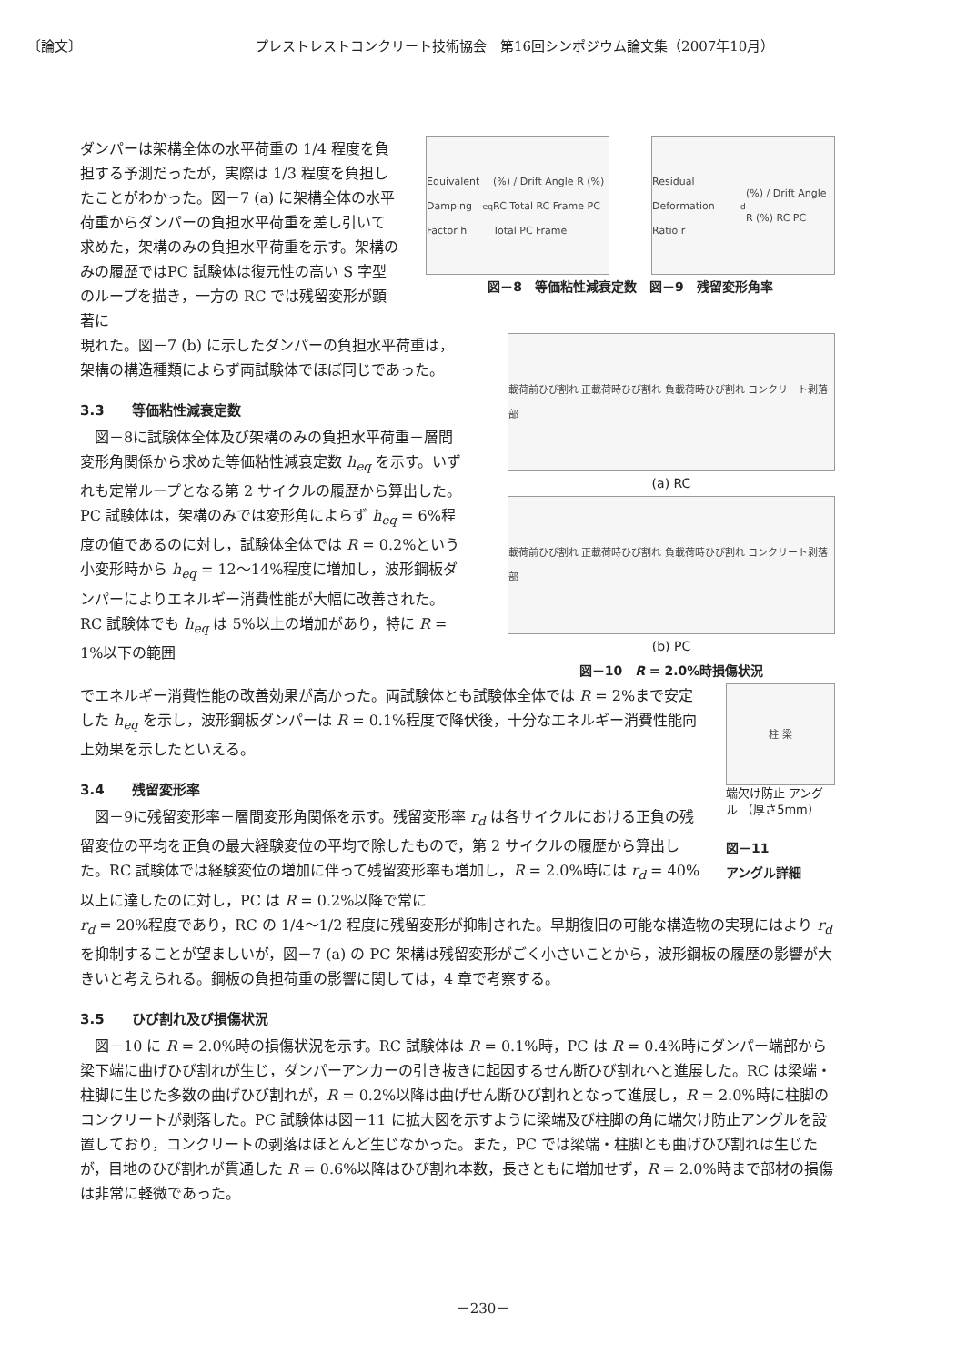〔論文〕 プレストレストコンクリート技術協会　第16回シンポジウム論文集（2007年10月）
ダンパーは架構全体の水平荷重の 1/4 程度を負担する予測だったが，実際は 1/3 程度を負担したことがわかった。図－7 (a) に架構全体の水平荷重からダンパーの負担水平荷重を差し引いて求めた，架構のみの負担水平荷重を示す。架構のみの履歴ではPC 試験体は復元性の高い S 字型のループを描き，一方の RC では残留変形が顕著に
Equivalent Damping Factor h<sub>eq</sub> (%) / Drift Angle R (%) RC Total RC Frame PC Total PC Frame
Residual Deformation Ratio r<sub>d</sub> (%) / Drift Angle R (%) RC PC
図－8　等価粘性減衰定数　図－9　残留変形角率
現れた。図－7 (b) に示したダンパーの負担水平荷重は，架構の構造種類によらず両試験体でほぼ同じであった。
3.3　　等価粘性減衰定数
図－8に試験体全体及び架構のみの負担水平荷重－層間変形角関係から求めた等価粘性減衰定数 h<sub>eq</sub> を示す。いずれも定常ループとなる第 2 サイクルの履歴から算出した。PC 試験体は，架構のみでは変形角によらず h<sub>eq</sub> = 6%程度の値であるのに対し，試験体全体では R = 0.2%という小変形時から h<sub>eq</sub> = 12～14%程度に増加し，波形鋼板ダンパーによりエネルギー消費性能が大幅に改善された。RC 試験体でも h<sub>eq</sub> は 5%以上の増加があり，特に R = 1%以下の範囲
載荷前ひび割れ 正載荷時ひび割れ 負載荷時ひび割れ コンクリート剥落部
(a) RC
載荷前ひび割れ 正載荷時ひび割れ 負載荷時ひび割れ コンクリート剥落部
(b) PC
図－10　R = 2.0%時損傷状況
でエネルギー消費性能の改善効果が高かった。両試験体とも試験体全体では R = 2%まで安定した h<sub>eq</sub> を示し，波形鋼板ダンパーは R = 0.1%程度で降伏後，十分なエネルギー消費性能向上効果を示したといえる。
3.4　　残留変形率
図－9に残留変形率－層間変形角関係を示す。残留変形率 r<sub>d</sub> は各サイクルにおける正負の残留変位の平均を正負の最大経験変位の平均で除したもので，第 2 サイクルの履歴から算出した。RC 試験体では経験変位の増加に伴って残留変形率も増加し，R = 2.0%時には r<sub>d</sub> = 40%以上に達したのに対し，PC は R = 0.2%以降で常に
柱 梁
端欠け防止 アングル （厚さ5mm）
図－11
アングル詳細
r<sub>d</sub> = 20%程度であり，RC の 1/4～1/2 程度に残留変形が抑制された。早期復旧の可能な構造物の実現にはより r<sub>d</sub> を抑制することが望ましいが，図－7 (a) の PC 架構は残留変形がごく小さいことから，波形鋼板の履歴の影響が大きいと考えられる。鋼板の負担荷重の影響に関しては，4 章で考察する。
3.5　　ひび割れ及び損傷状況
図－10 に R = 2.0%時の損傷状況を示す。RC 試験体は R = 0.1%時，PC は R = 0.4%時にダンパー端部から梁下端に曲げひび割れが生じ，ダンパーアンカーの引き抜きに起因するせん断ひび割れへと進展した。RC は梁端・柱脚に生じた多数の曲げひび割れが，R = 0.2%以降は曲げせん断ひび割れとなって進展し，R = 2.0%時に柱脚のコンクリートが剥落した。PC 試験体は図－11 に拡大図を示すように梁端及び柱脚の角に端欠け防止アングルを設置しており，コンクリートの剥落はほとんど生じなかった。また，PC では梁端・柱脚とも曲げひび割れは生じたが，目地のひび割れが貫通した R = 0.6%以降はひび割れ本数，長さともに増加せず，R = 2.0%時まで部材の損傷は非常に軽微であった。
－230－